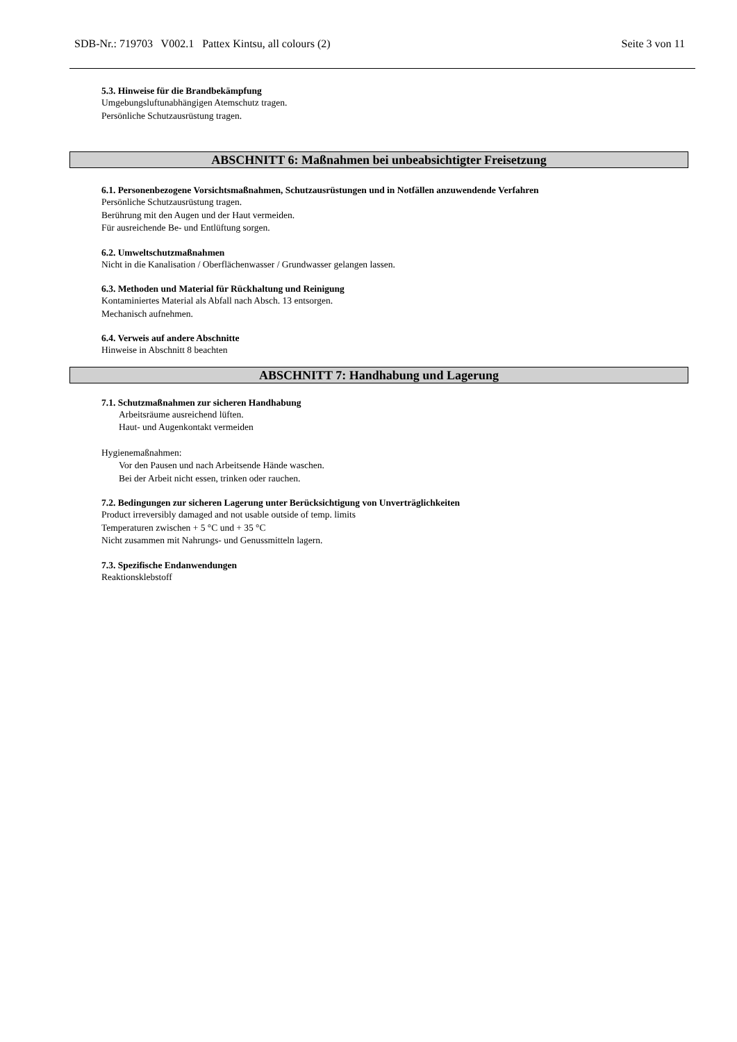SDB-Nr.: 719703 V002.1 Pattex Kintsu, all colours (2) Seite 3 von 11
5.3. Hinweise für die Brandbekämpfung
Umgebungsluftunabhängigen Atemschutz tragen.
Persönliche Schutzausrüstung tragen.
ABSCHNITT 6: Maßnahmen bei unbeabsichtigter Freisetzung
6.1. Personenbezogene Vorsichtsmaßnahmen, Schutzausrüstungen und in Notfällen anzuwendende Verfahren
Persönliche Schutzausrüstung tragen.
Berührung mit den Augen und der Haut vermeiden.
Für ausreichende Be- und Entlüftung sorgen.
6.2. Umweltschutzmaßnahmen
Nicht in die Kanalisation / Oberflächenwasser / Grundwasser gelangen lassen.
6.3. Methoden und Material für Rückhaltung und Reinigung
Kontaminiertes Material als Abfall nach Absch. 13 entsorgen.
Mechanisch aufnehmen.
6.4. Verweis auf andere Abschnitte
Hinweise in Abschnitt 8 beachten
ABSCHNITT 7: Handhabung und Lagerung
7.1. Schutzmaßnahmen zur sicheren Handhabung
Arbeitsräume ausreichend lüften.
Haut- und Augenkontakt vermeiden
Hygienemaßnahmen:
Vor den Pausen und nach Arbeitsende Hände waschen.
Bei der Arbeit nicht essen, trinken oder rauchen.
7.2. Bedingungen zur sicheren Lagerung unter Berücksichtigung von Unverträglichkeiten
Product irreversibly damaged and not usable outside of temp. limits
Temperaturen zwischen + 5 °C und + 35 °C
Nicht zusammen mit Nahrungs- und Genussmitteln lagern.
7.3. Spezifische Endanwendungen
Reaktionsklebstoff